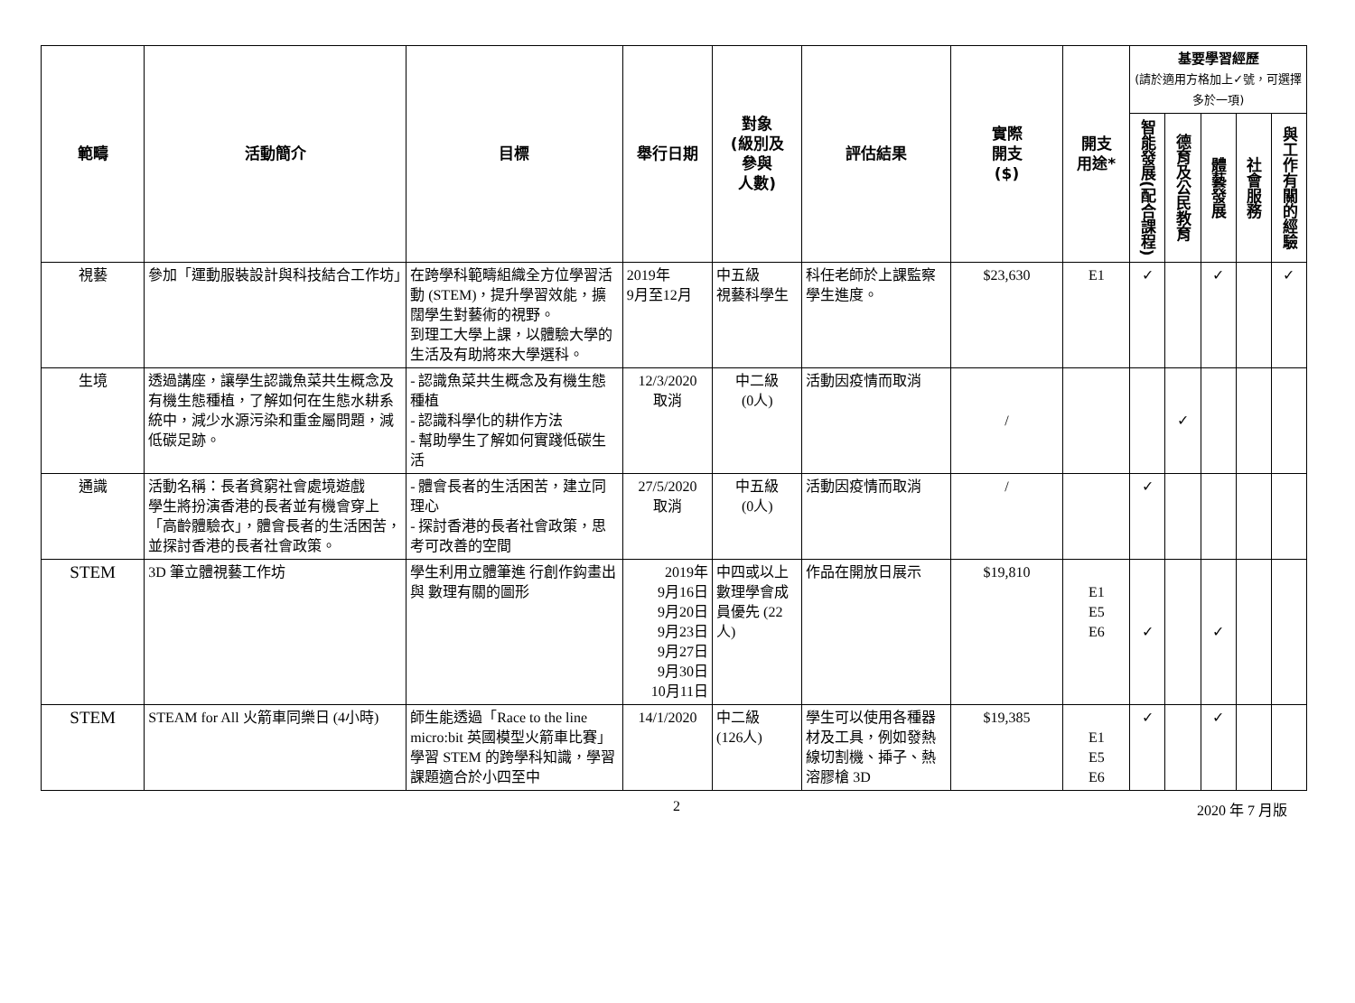| 範疇 | 活動簡介 | 目標 | 舉行日期 | 對象 (級別及 參與 人數) | 評估結果 | 實際 開支 ($) | 開支 用途* | 基要學習經歷 (請於適用方格加上✓號，可選擇多於一項) | | | | |
| --- | --- | --- | --- | --- | --- | --- | --- | --- | --- | --- | --- | --- |
| | | | | | | | | 智能發展(配合課程) | 德育及公民教育 | 體藝發展 | 社會服務 | 與工作有關的經驗 |
| 視藝 | 參加「運動服裝設計與科技結合工作坊」 | 在跨學科範疇組織全方位學習活動 (STEM)，提升學習效能，擴闊學生對藝術的視野。 到理工大學上課，以體驗大學的生活及有助將來大學選科。 | 2019年 9月至12月 | 中五級 視藝科學生 | 科任老師於上課監察學生進度。 | $23,630 | E1 | ✓ | | ✓ | | ✓ |
| 生境 | 透過講座，讓學生認識魚菜共生概念及有機生態種植，了解如何在生態水耕系統中，減少水源污染和重金屬問題，減低碳足跡。 | - 認識魚菜共生概念及有機生態種植 - 認識科學化的耕作方法 - 幫助學生了解如何實踐低碳生活 | 12/3/2020 取消 | 中二級 (0人) | 活動因疫情而取消 | / | | | ✓ | | | |
| 通識 | 活動名稱：長者貧窮社會處境遊戲 學生將扮演香港的長者並有機會穿上「高齡體驗衣」，體會長者的生活困苦，並探討香港的長者社會政策。 | - 體會長者的生活困苦，建立同理心 - 探討香港的長者社會政策，思考可改善的空間 | 27/5/2020 取消 | 中五級 (0人) | 活動因疫情而取消 | / | | ✓ | | | | |
| STEM | 3D 筆立體視藝工作坊 | 學生利用立體筆進 行創作鈎畫出與 數理有關的圖形 | 2019年 9月16日 9月20日 9月23日 9月27日 9月30日 10月11日 | 中四或以上數理學會成員優先 (22人) | 作品在開放日展示 | $19,810 | E1 E5 E6 | ✓ | | ✓ | | |
| STEM | STEAM for All 火箭車同樂日 (4小時) | 師生能透過「Race to the line micro:bit 英國模型火箭車比賽」學習 STEM 的跨學科知識，學習課題適合於小四至中 | 14/1/2020 | 中二級 (126人) | 學生可以使用各種器 材及工具，例如發熱 線切割機、揷子、熱 溶膠槍 3D | $19,385 | E1 E5 E6 | ✓ | | ✓ | | |
2 2020 年 7 月版